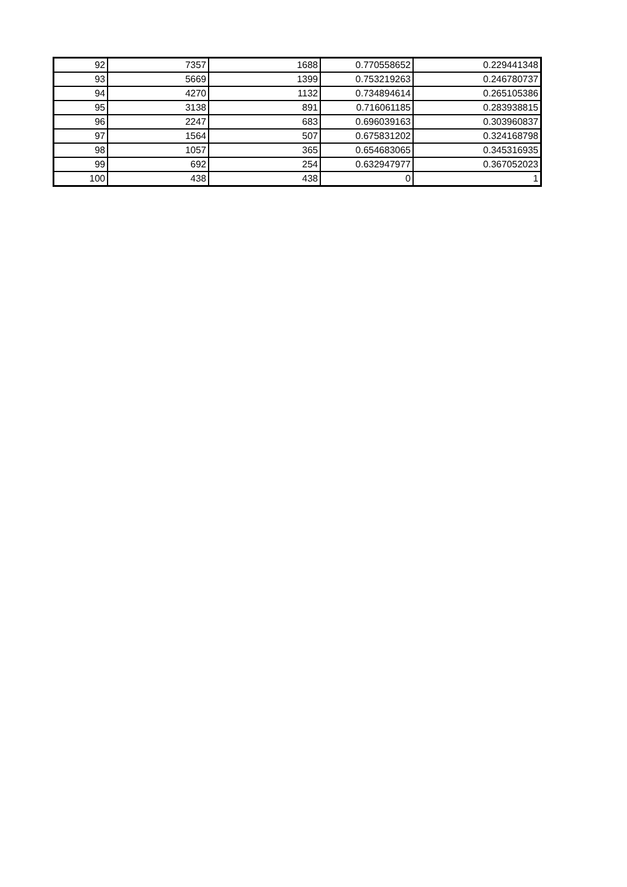| 92 | 7357 | 1688 | 0.770558652 | 0.229441348 |
| 93 | 5669 | 1399 | 0.753219263 | 0.246780737 |
| 94 | 4270 | 1132 | 0.734894614 | 0.265105386 |
| 95 | 3138 | 891 | 0.716061185 | 0.283938815 |
| 96 | 2247 | 683 | 0.696039163 | 0.303960837 |
| 97 | 1564 | 507 | 0.675831202 | 0.324168798 |
| 98 | 1057 | 365 | 0.654683065 | 0.345316935 |
| 99 | 692 | 254 | 0.632947977 | 0.367052023 |
| 100 | 438 | 438 | 0 | 1 |